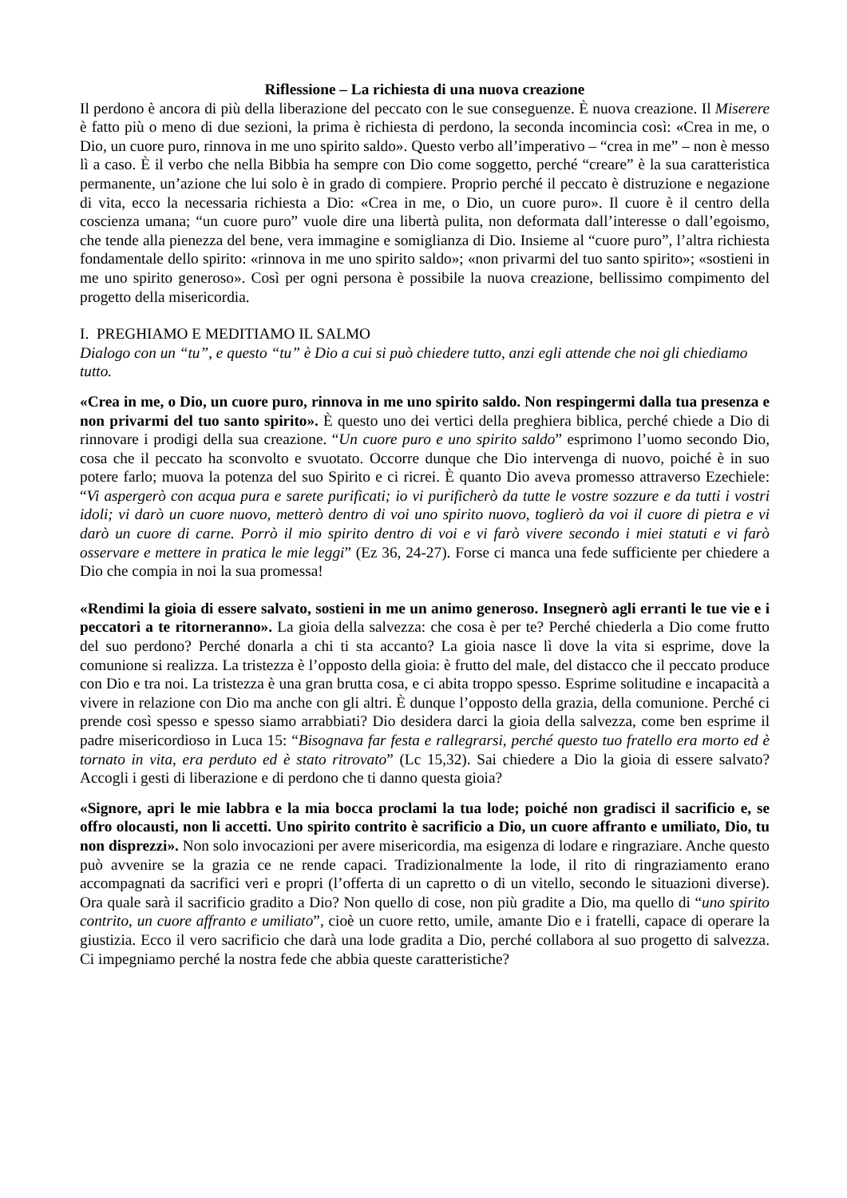Riflessione – La richiesta di una nuova creazione
Il perdono è ancora di più della liberazione del peccato con le sue conseguenze. È nuova creazione. Il Miserere è fatto più o meno di due sezioni, la prima è richiesta di perdono, la seconda incomincia così: «Crea in me, o Dio, un cuore puro, rinnova in me uno spirito saldo». Questo verbo all’imperativo – “crea in me” – non è messo lì a caso. È il verbo che nella Bibbia ha sempre con Dio come soggetto, perché “creare” è la sua caratteristica permanente, un’azione che lui solo è in grado di compiere. Proprio perché il peccato è distruzione e negazione di vita, ecco la necessaria richiesta a Dio: «Crea in me, o Dio, un cuore puro». Il cuore è il centro della coscienza umana; “un cuore puro” vuole dire una libertà pulita, non deformata dall’interesse o dall’egoismo, che tende alla pienezza del bene, vera immagine e somiglianza di Dio. Insieme al “cuore puro”, l’altra richiesta fondamentale dello spirito: «rinnova in me uno spirito saldo»; «non privarmi del tuo santo spirito»; «sostieni in me uno spirito generoso». Così per ogni persona è possibile la nuova creazione, bellissimo compimento del progetto della misericordia.
I. PREGHIAMO E MEDITIAMO IL SALMO
Dialogo con un “tu”, e questo “tu” è Dio a cui si può chiedere tutto, anzi egli attende che noi gli chiediamo tutto.
«Crea in me, o Dio, un cuore puro, rinnova in me uno spirito saldo. Non respingermi dalla tua presenza e non privarmi del tuo santo spirito». È questo uno dei vertici della preghiera biblica, perché chiede a Dio di rinnovare i prodigi della sua creazione. “Un cuore puro e uno spirito saldo” esprimono l’uomo secondo Dio, cosa che il peccato ha sconvolto e svuotato. Occorre dunque che Dio intervenga di nuovo, poiché è in suo potere farlo; muova la potenza del suo Spirito e ci ricrei. È quanto Dio aveva promesso attraverso Ezechiele: “Vi aspergerò con acqua pura e sarete purificati; io vi purificherò da tutte le vostre sozzure e da tutti i vostri idoli; vi darò un cuore nuovo, metterò dentro di voi uno spirito nuovo, toglierò da voi il cuore di pietra e vi darò un cuore di carne. Porrò il mio spirito dentro di voi e vi farò vivere secondo i miei statuti e vi farò osservare e mettere in pratica le mie leggi” (Ez 36, 24-27). Forse ci manca una fede sufficiente per chiedere a Dio che compia in noi la sua promessa!
«Rendimi la gioia di essere salvato, sostieni in me un animo generoso. Insegnerò agli erranti le tue vie e i peccatori a te ritorneranno». La gioia della salvezza: che cosa è per te? Perché chiederla a Dio come frutto del suo perdono? Perché donarla a chi ti sta accanto? La gioia nasce lì dove la vita si esprime, dove la comunione si realizza. La tristezza è l’opposto della gioia: è frutto del male, del distacco che il peccato produce con Dio e tra noi. La tristezza è una gran brutta cosa, e ci abita troppo spesso. Esprime solitudine e incapacità a vivere in relazione con Dio ma anche con gli altri. È dunque l’opposto della grazia, della comunione. Perché ci prende così spesso e spesso siamo arrabbiati? Dio desidera darci la gioia della salvezza, come ben esprime il padre misericordioso in Luca 15: “Bisognava far festa e rallegrarsi, perché questo tuo fratello era morto ed è tornato in vita, era perduto ed è stato ritrovato” (Lc 15,32). Sai chiedere a Dio la gioia di essere salvato? Accogli i gesti di liberazione e di perdono che ti danno questa gioia?
«Signore, apri le mie labbra e la mia bocca proclami la tua lode; poiché non gradisci il sacrificio e, se offro olocausti, non li accetti. Uno spirito contrito è sacrificio a Dio, un cuore affranto e umiliato, Dio, tu non disprezzi». Non solo invocazioni per avere misericordia, ma esigenza di lodare e ringraziare. Anche questo può avvenire se la grazia ce ne rende capaci. Tradizionalmente la lode, il rito di ringraziamento erano accompagnati da sacrifici veri e propri (l’offerta di un capretto o di un vitello, secondo le situazioni diverse). Ora quale sarà il sacrificio gradito a Dio? Non quello di cose, non più gradite a Dio, ma quello di “uno spirito contrito, un cuore affranto e umiliato”, cioè un cuore retto, umile, amante Dio e i fratelli, capace di operare la giustizia. Ecco il vero sacrificio che darà una lode gradita a Dio, perché collabora al suo progetto di salvezza. Ci impegniamo perché la nostra fede che abbia queste caratteristiche?